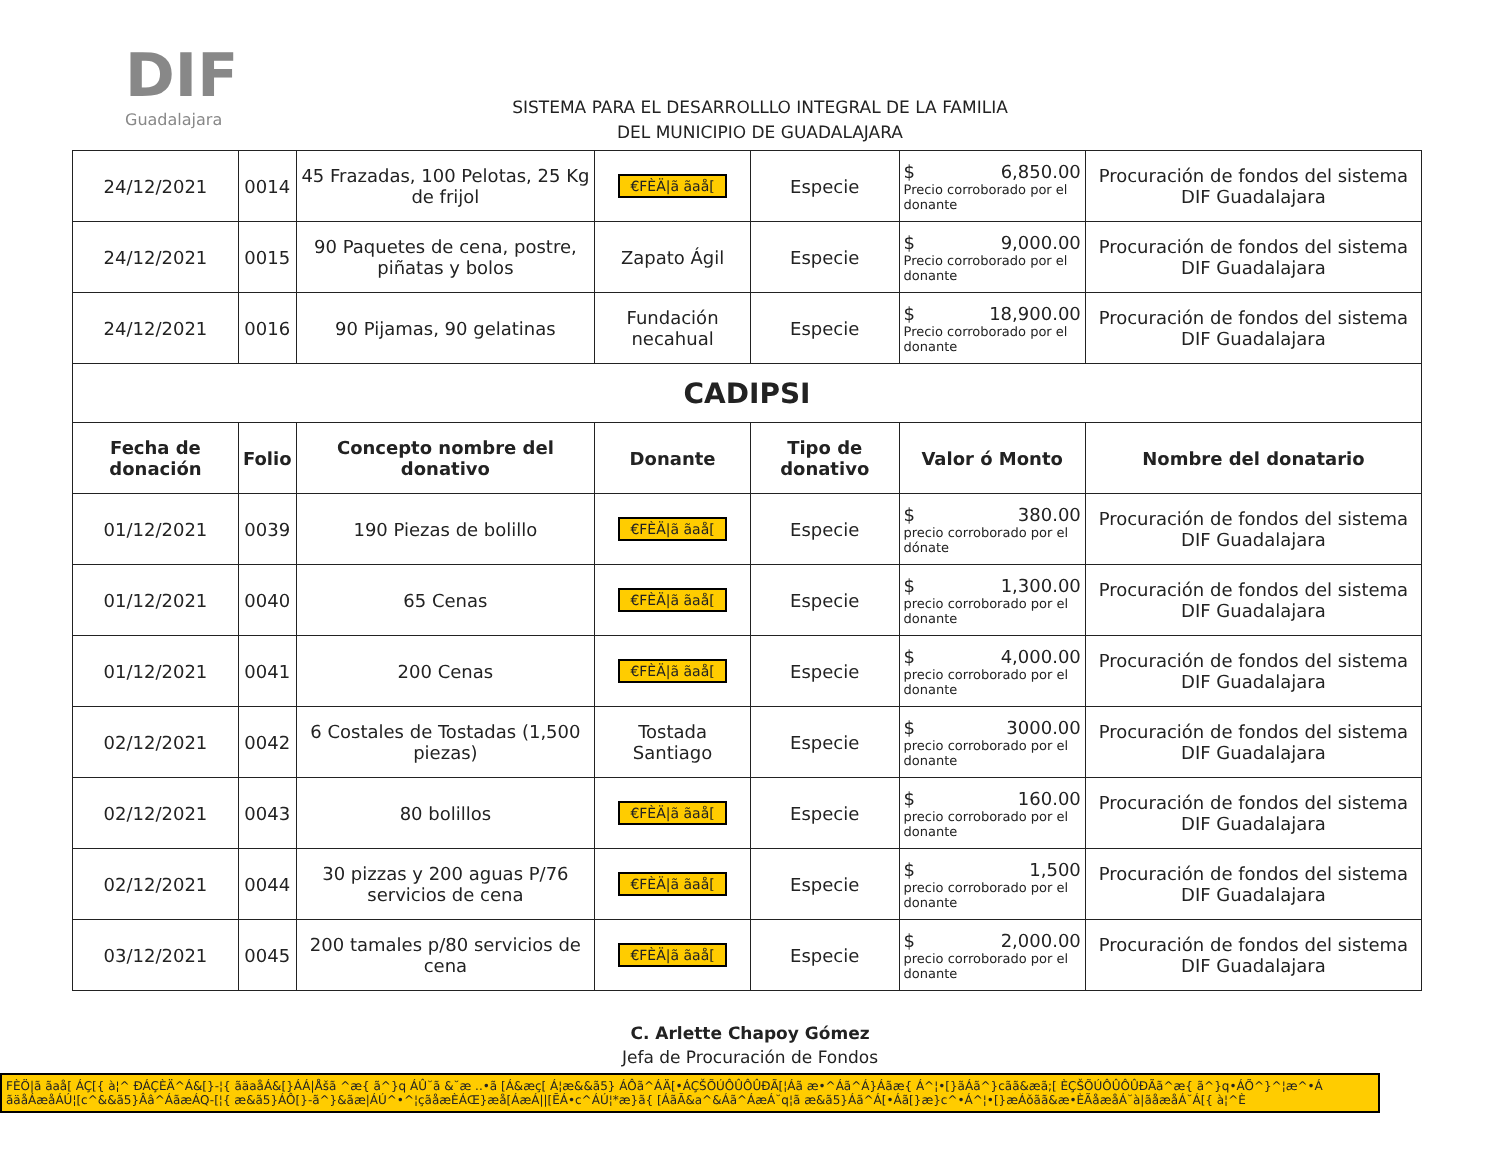DIF
Guadalajara
SISTEMA PARA EL DESARROLLLO INTEGRAL DE LA FAMILIA
DEL MUNICIPIO DE GUADALAJARA
| 24/12/2021 | 0014 | 45 Frazadas, 100 Pelotas, 25 Kg de frijol | €FÈÄ/ã ãaå[ | Especie | $ 6,850.00 Precio corroborado por el donante | Procuración de fondos del sistema DIF Guadalajara |
| 24/12/2021 | 0015 | 90 Paquetes de cena, postre, piñatas y bolos | Zapato Ágil | Especie | $ 9,000.00 Precio corroborado por el donante | Procuración de fondos del sistema DIF Guadalajara |
| 24/12/2021 | 0016 | 90 Pijamas, 90 gelatinas | Fundación necahual | Especie | $ 18,900.00 Precio corroborado por el donante | Procuración de fondos del sistema DIF Guadalajara |
| CADIPSI | | | | | | |
| Fecha de donación | Folio | Concepto nombre del donativo | Donante | Tipo de donativo | Valor ó Monto | Nombre del donatario |
| 01/12/2021 | 0039 | 190 Piezas de bolillo | €FÈÄ/ã ãaå[ | Especie | $ 380.00 precio corroborado por el dónate | Procuración de fondos del sistema DIF Guadalajara |
| 01/12/2021 | 0040 | 65 Cenas | €FÈÄ/ã ãaå[ | Especie | $ 1,300.00 precio corroborado por el donante | Procuración de fondos del sistema DIF Guadalajara |
| 01/12/2021 | 0041 | 200 Cenas | €FÈÄ/ã ãaå[ | Especie | $ 4,000.00 precio corroborado por el donante | Procuración de fondos del sistema DIF Guadalajara |
| 02/12/2021 | 0042 | 6 Costales de Tostadas (1,500 piezas) | Tostada Santiago | Especie | $ 3000.00 precio corroborado por el donante | Procuración de fondos del sistema DIF Guadalajara |
| 02/12/2021 | 0043 | 80 bolillos | €FÈÄ/ã ãaå[ | Especie | $ 160.00 precio corroborado por el donante | Procuración de fondos del sistema DIF Guadalajara |
| 02/12/2021 | 0044 | 30 pizzas y 200 aguas P/76 servicios de cena | €FÈÄ/ã ãaå[ | Especie | $ 1,500 precio corroborado por el donante | Procuración de fondos del sistema DIF Guadalajara |
| 03/12/2021 | 0045 | 200 tamales p/80 servicios de cena | €FÈÄ/ã ãaå[ | Especie | $ 2,000.00 precio corroborado por el donante | Procuración de fondos del sistema DIF Guadalajara |
C. Arlette Chapoy Gómez
Jefa de Procuración de Fondos
FÈÖ|ã ãaå[ ÁÇ[{ à¦^ ÐÁÇÈÄ^Á&[}-¦{ ãäaåÁ&[}ÁÁ|Åšã ^æ{ ã^}q ÁÛ˘ã &˘æ ..•ã [Á&æç[ Á¦æ&&ã5} ÁÔã^ÁÄ[•ÁÇŠÕÚÔÛÔÛÐÃ[¦Áã æ•^Áã^Á}Áãæ{ Á^¦•[}ãÁã^}cãã&æã;[ ÈÇŠÕÚÔÛÔÛÐÃã^æ{ ã^}q•ÁÕ^}^¦æ^•Á ãäåÁæåÁÚ¦[c^&&ã5}Ââ^ÁãæÁQ-[¦{ æ&ã5}ÁÔ[}-ã^}&ãæ|ÁÚ^•^¦çãåæÈÁŒ}æå[ÁæÁ||[ĒÁ•c^ÁÚ¦*æ}ã{ [ÁãĀ&a^&Áã^ÁæÁ˘q¦ã æ&ã5}Áã^Á[•Áã[}æ}c^•Á^¦•[}æÁǒãã&æ•ÈÃåæåÁ˘à|ãåæåÁ˘Á[{ à¦^È